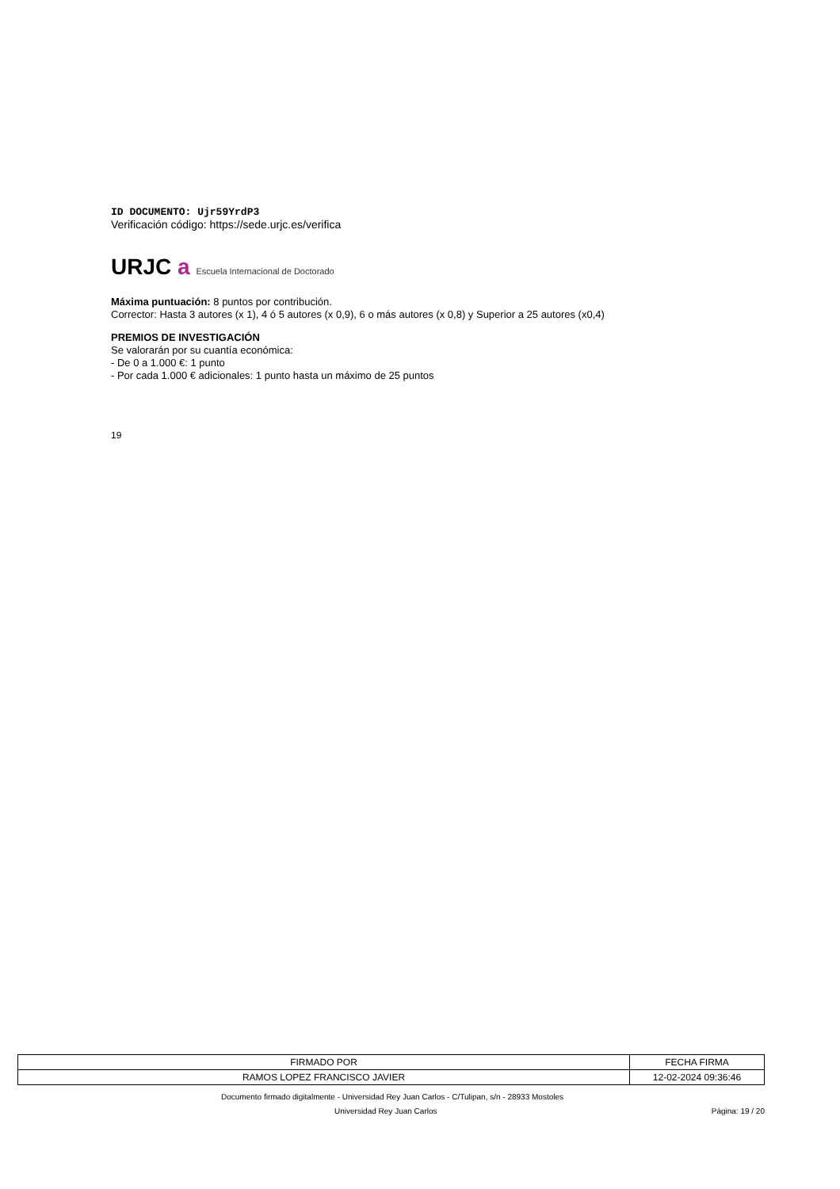ID DOCUMENTO: Ujr59YrdP3
Verificación código: https://sede.urjc.es/verifica
URJC a Escuela Internacional de Doctorado
Máxima puntuación: 8 puntos por contribución.
Corrector: Hasta 3 autores (x 1), 4 ó 5 autores (x 0,9), 6 o más autores (x 0,8) y Superior a 25 autores (x0,4)
PREMIOS DE INVESTIGACIÓN
Se valorarán por su cuantía económica:
- De 0 a 1.000 €: 1 punto
- Por cada 1.000 € adicionales: 1 punto hasta un máximo de 25 puntos
19
| FIRMADO POR | FECHA FIRMA |
| --- | --- |
| RAMOS LOPEZ FRANCISCO JAVIER | 12-02-2024 09:36:46 |
Documento firmado digitalmente - Universidad Rey Juan Carlos - C/Tulipan, s/n - 28933 Mostoles
Universidad Rey Juan Carlos Página: 19 / 20